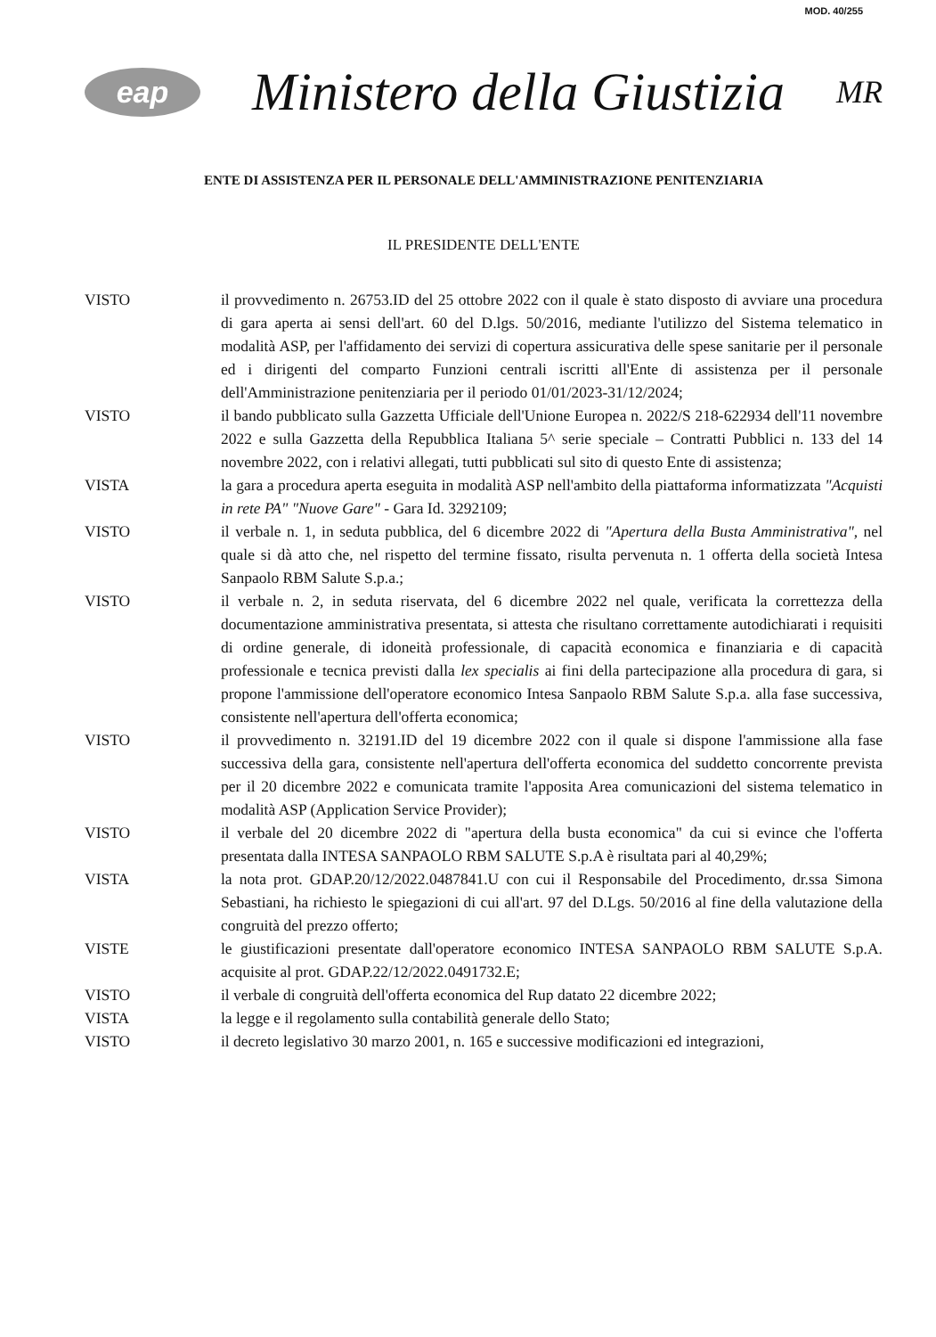MOD. 40/255
eap
Ministero della Giustizia
MR
ENTE DI ASSISTENZA PER IL PERSONALE DELL'AMMINISTRAZIONE PENITENZIARIA
IL PRESIDENTE DELL'ENTE
VISTO il provvedimento n. 26753.ID del 25 ottobre 2022 con il quale è stato disposto di avviare una procedura di gara aperta ai sensi dell'art. 60 del D.lgs. 50/2016, mediante l'utilizzo del Sistema telematico in modalità ASP, per l'affidamento dei servizi di copertura assicurativa delle spese sanitarie per il personale ed i dirigenti del comparto Funzioni centrali iscritti all'Ente di assistenza per il personale dell'Amministrazione penitenziaria per il periodo 01/01/2023-31/12/2024;
VISTO il bando pubblicato sulla Gazzetta Ufficiale dell'Unione Europea n. 2022/S 218-622934 dell'11 novembre 2022 e sulla Gazzetta della Repubblica Italiana 5^ serie speciale – Contratti Pubblici n. 133 del 14 novembre 2022, con i relativi allegati, tutti pubblicati sul sito di questo Ente di assistenza;
VISTA la gara a procedura aperta eseguita in modalità ASP nell'ambito della piattaforma informatizzata "Acquisti in rete PA" "Nuove Gare" - Gara Id. 3292109;
VISTO il verbale n. 1, in seduta pubblica, del 6 dicembre 2022 di "Apertura della Busta Amministrativa", nel quale si dà atto che, nel rispetto del termine fissato, risulta pervenuta n. 1 offerta della società Intesa Sanpaolo RBM Salute S.p.a.;
VISTO il verbale n. 2, in seduta riservata, del 6 dicembre 2022 nel quale, verificata la correttezza della documentazione amministrativa presentata, si attesta che risultano correttamente autodichiarati i requisiti di ordine generale, di idoneità professionale, di capacità economica e finanziaria e di capacità professionale e tecnica previsti dalla lex specialis ai fini della partecipazione alla procedura di gara, si propone l'ammissione dell'operatore economico Intesa Sanpaolo RBM Salute S.p.a. alla fase successiva, consistente nell'apertura dell'offerta economica;
VISTO il provvedimento n. 32191.ID del 19 dicembre 2022 con il quale si dispone l'ammissione alla fase successiva della gara, consistente nell'apertura dell'offerta economica del suddetto concorrente prevista per il 20 dicembre 2022 e comunicata tramite l'apposita Area comunicazioni del sistema telematico in modalità ASP (Application Service Provider);
VISTO il verbale del 20 dicembre 2022 di "apertura della busta economica" da cui si evince che l'offerta presentata dalla INTESA SANPAOLO RBM SALUTE S.p.A è risultata pari al 40,29%;
VISTA la nota prot. GDAP.20/12/2022.0487841.U con cui il Responsabile del Procedimento, dr.ssa Simona Sebastiani, ha richiesto le spiegazioni di cui all'art. 97 del D.Lgs. 50/2016 al fine della valutazione della congruità del prezzo offerto;
VISTE le giustificazioni presentate dall'operatore economico INTESA SANPAOLO RBM SALUTE S.p.A. acquisite al prot. GDAP.22/12/2022.0491732.E;
VISTO il verbale di congruità dell'offerta economica del Rup datato 22 dicembre 2022;
VISTA la legge e il regolamento sulla contabilità generale dello Stato;
VISTO il decreto legislativo 30 marzo 2001, n. 165 e successive modificazioni ed integrazioni,